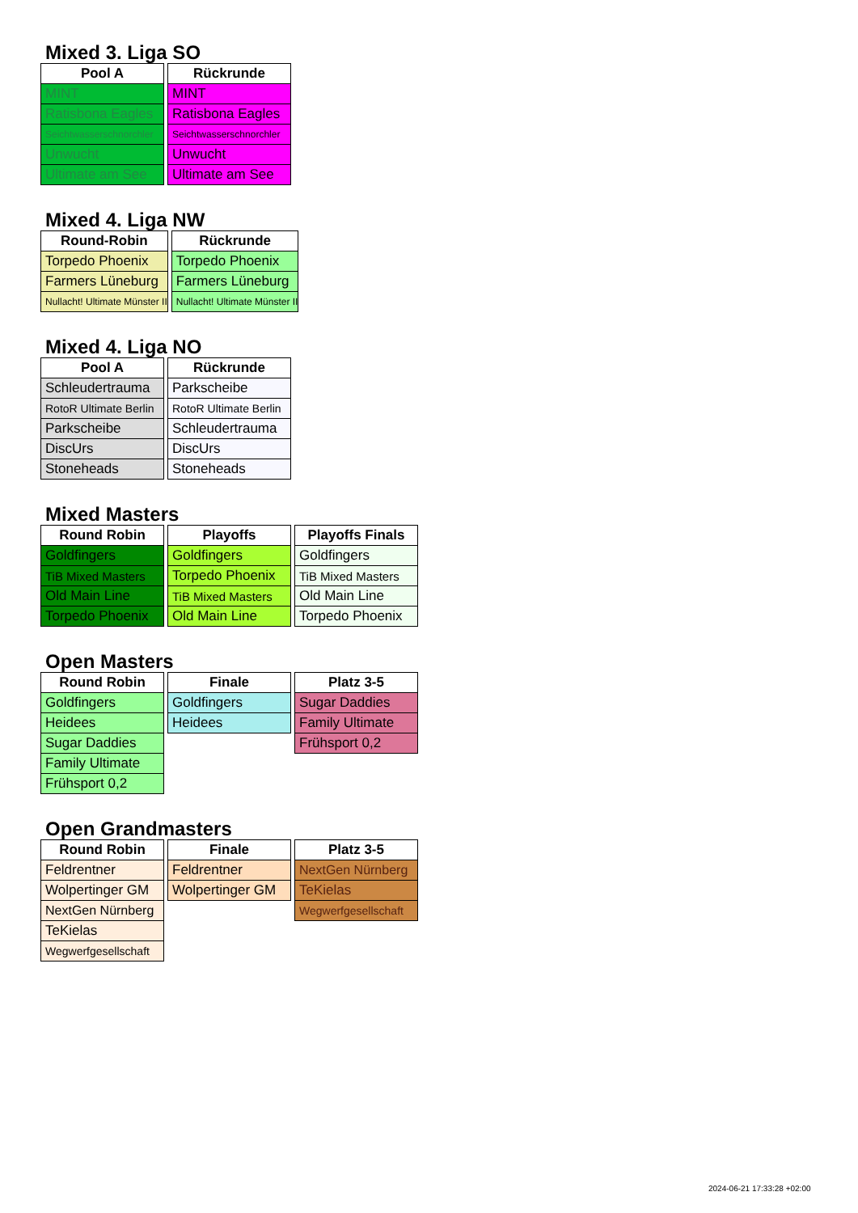Mixed 3. Liga SO
| Pool A |
| --- |
| MINT |
| Ratisbona Eagles |
| Seichtwasserschnorchler |
| Unwucht |
| Ultimate am See |
| Rückrunde |
| --- |
| MINT |
| Ratisbona Eagles |
| Seichtwasserschnorchler |
| Unwucht |
| Ultimate am See |
Mixed 4. Liga NW
| Round-Robin |
| --- |
| Torpedo Phoenix |
| Farmers Lüneburg |
| Nullacht! Ultimate Münster II |
| Rückrunde |
| --- |
| Torpedo Phoenix |
| Farmers Lüneburg |
| Nullacht! Ultimate Münster II |
Mixed 4. Liga NO
| Pool A |
| --- |
| Schleudertrauma |
| RotoR Ultimate Berlin |
| Parkscheibe |
| DiscUrs |
| Stoneheads |
| Rückrunde |
| --- |
| Parkscheibe |
| RotoR Ultimate Berlin |
| Schleudertrauma |
| DiscUrs |
| Stoneheads |
Mixed Masters
| Round Robin |
| --- |
| Goldfingers |
| TiB Mixed Masters |
| Old Main Line |
| Torpedo Phoenix |
| Playoffs |
| --- |
| Goldfingers |
| Torpedo Phoenix |
| TiB Mixed Masters |
| Old Main Line |
| Playoffs Finals |
| --- |
| Goldfingers |
| TiB Mixed Masters |
| Old Main Line |
| Torpedo Phoenix |
Open Masters
| Round Robin |
| --- |
| Goldfingers |
| Heidees |
| Sugar Daddies |
| Family Ultimate |
| Frühsport 0,2 |
| Finale |
| --- |
| Goldfingers |
| Heidees |
| Platz 3-5 |
| --- |
| Sugar Daddies |
| Family Ultimate |
| Frühsport 0,2 |
Open Grandmasters
| Round Robin |
| --- |
| Feldrentner |
| Wolpertinger GM |
| NextGen Nürnberg |
| TeKielas |
| Wegwerfgesellschaft |
| Finale |
| --- |
| Feldrentner |
| Wolpertinger GM |
| Platz 3-5 |
| --- |
| NextGen Nürnberg |
| TeKielas |
| Wegwerfgesellschaft |
2024-06-21 17:33:28 +02:00